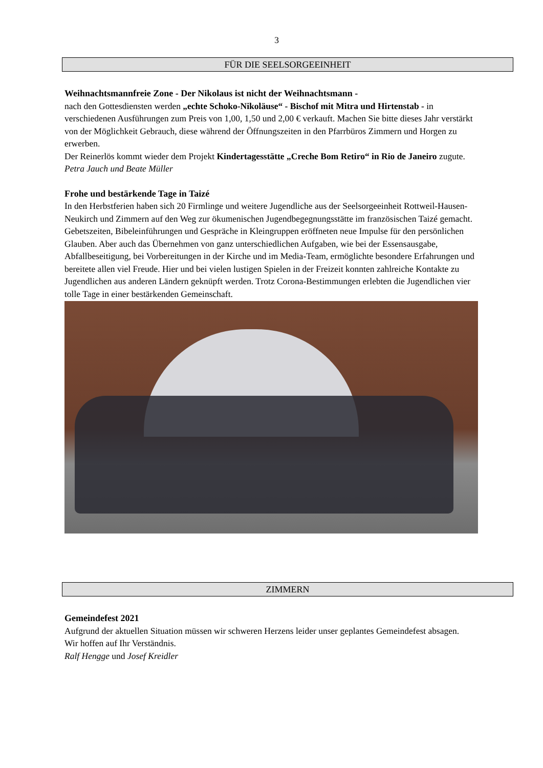3
FÜR DIE SEELSORGEEINHEIT
Weihnachtsmannfreie Zone - Der Nikolaus ist nicht der Weihnachtsmann -
nach den Gottesdiensten werden „echte Schoko-Nikoläuse“ - Bischof mit Mitra und Hirtenstab - in verschiedenen Ausführungen zum Preis von 1,00, 1,50 und 2,00 € verkauft. Machen Sie bitte dieses Jahr verstärkt von der Möglichkeit Gebrauch, diese während der Öffnungszeiten in den Pfarrbüros Zimmern und Horgen zu erwerben.
Der Reinerlös kommt wieder dem Projekt Kindertagesstätte „Creche Bom Retiro“ in Rio de Janeiro zugute.
Petra Jauch und Beate Müller
Frohe und bestärkende Tage in Taizé
In den Herbstferien haben sich 20 Firmlinge und weitere Jugendliche aus der Seelsorgeeinheit Rottweil-Hausen-Neukirch und Zimmern auf den Weg zur ökumenischen Jugendbegegnungsstätte im französischen Taizé gemacht. Gebetszeiten, Bibeleinführungen und Gespräche in Kleingruppen eröffneten neue Impulse für den persönlichen Glauben. Aber auch das Übernehmen von ganz unterschiedlichen Aufgaben, wie bei der Essensausgabe, Abfallbeseitigung, bei Vorbereitungen in der Kirche und im Media-Team, ermöglichte besondere Erfahrungen und bereitete allen viel Freude. Hier und bei vielen lustigen Spielen in der Freizeit konnten zahlreiche Kontakte zu Jugendlichen aus anderen Ländern geknüpft werden. Trotz Corona-Bestimmungen erlebten die Jugendlichen vier tolle Tage in einer bestärkenden Gemeinschaft.
ZIMMERN
Gemeindefest 2021
Aufgrund der aktuellen Situation müssen wir schweren Herzens leider unser geplantes Gemeindefest absagen.
Wir hoffen auf Ihr Verständnis.
Ralf Hengge und Josef Kreidler